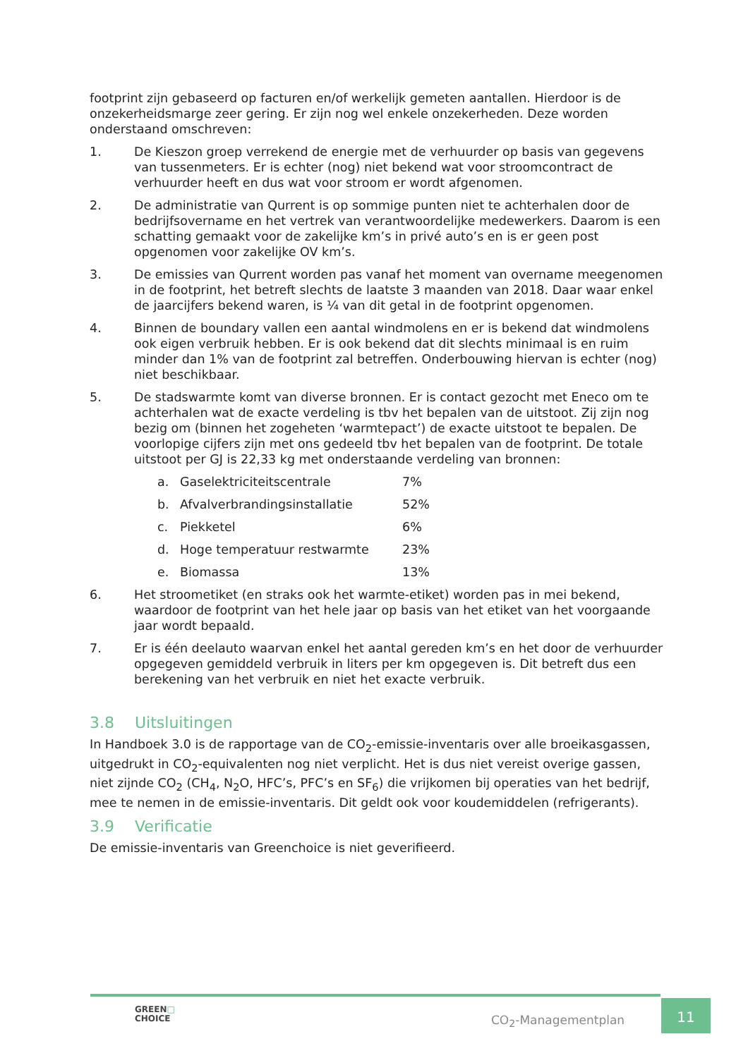footprint zijn gebaseerd op facturen en/of werkelijk gemeten aantallen. Hierdoor is de onzekerheidsmarge zeer gering. Er zijn nog wel enkele onzekerheden. Deze worden onderstaand omschreven:
1. De Kieszon groep verrekend de energie met de verhuurder op basis van gegevens van tussenmeters. Er is echter (nog) niet bekend wat voor stroomcontract de verhuurder heeft en dus wat voor stroom er wordt afgenomen.
2. De administratie van Qurrent is op sommige punten niet te achterhalen door de bedrijfsovername en het vertrek van verantwoordelijke medewerkers. Daarom is een schatting gemaakt voor de zakelijke km’s in privé auto’s en is er geen post opgenomen voor zakelijke OV km’s.
3. De emissies van Qurrent worden pas vanaf het moment van overname meegenomen in de footprint, het betreft slechts de laatste 3 maanden van 2018. Daar waar enkel de jaarcijfers bekend waren, is ¼ van dit getal in de footprint opgenomen.
4. Binnen de boundary vallen een aantal windmolens en er is bekend dat windmolens ook eigen verbruik hebben. Er is ook bekend dat dit slechts minimaal is en ruim minder dan 1% van de footprint zal betreffen. Onderbouwing hiervan is echter (nog) niet beschikbaar.
5. De stadswarmte komt van diverse bronnen. Er is contact gezocht met Eneco om te achterhalen wat de exacte verdeling is tbv het bepalen van de uitstoot. Zij zijn nog bezig om (binnen het zogeheten ‘warmtepact’) de exacte uitstoot te bepalen. De voorlopige cijfers zijn met ons gedeeld tbv het bepalen van de footprint. De totale uitstoot per GJ is 22,33 kg met onderstaande verdeling van bronnen:
a. Gaselektriciteitscentrale 7%
b. Afvalverbrandingsinstallatie 52%
c. Piekketel 6%
d. Hoge temperatuur restwarmte 23%
e. Biomassa 13%
6. Het stroometiket (en straks ook het warmte-etiket) worden pas in mei bekend, waardoor de footprint van het hele jaar op basis van het etiket van het voorgaande jaar wordt bepaald.
7. Er is één deelauto waarvan enkel het aantal gereden km’s en het door de verhuurder opgegeven gemiddeld verbruik in liters per km opgegeven is. Dit betreft dus een berekening van het verbruik en niet het exacte verbruik.
3.8 Uitsluitingen
In Handboek 3.0 is de rapportage van de CO<sub>2</sub>-emissie-inventaris over alle broeikasgassen, uitgedrukt in CO<sub>2</sub>-equivalenten nog niet verplicht. Het is dus niet vereist overige gassen, niet zijnde CO<sub>2</sub> (CH<sub>4</sub>, N<sub>2</sub>O, HFC’s, PFC’s en SF<sub>6</sub>) die vrijkomen bij operaties van het bedrijf, mee te nemen in de emissie-inventaris. Dit geldt ook voor koudemiddelen (refrigerants).
3.9 Verificatie
De emissie-inventaris van Greenchoice is niet geverifieerd.
GREEN□
CHOICE
CO<sub>2</sub>-Managementplan
11